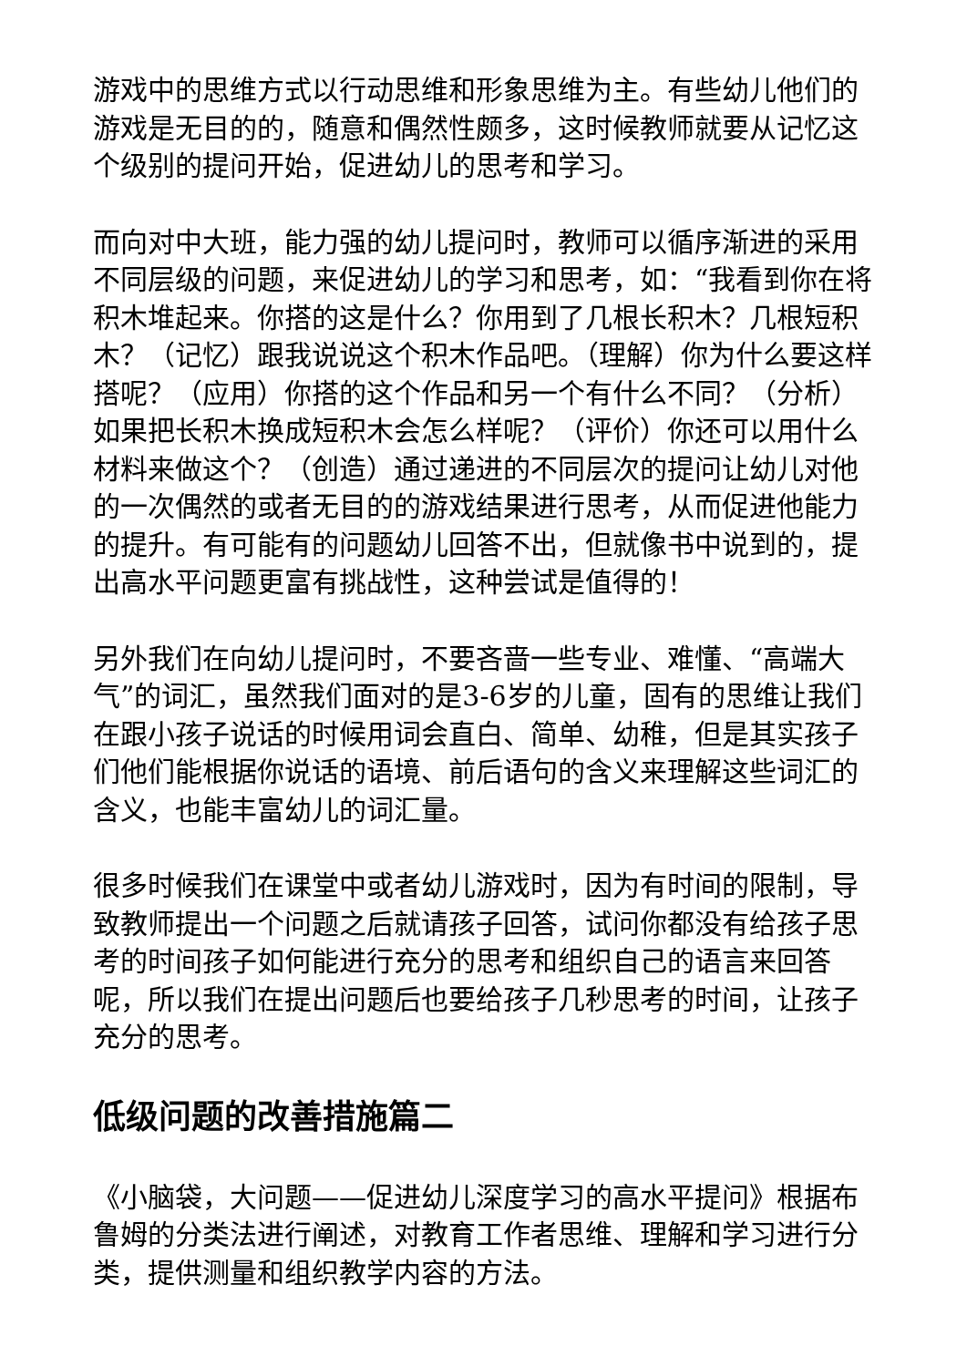游戏中的思维方式以行动思维和形象思维为主。有些幼儿他们的游戏是无目的的，随意和偶然性颇多，这时候教师就要从记忆这个级别的提问开始，促进幼儿的思考和学习。
而向对中大班，能力强的幼儿提问时，教师可以循序渐进的采用不同层级的问题，来促进幼儿的学习和思考，如：“我看到你在将积木堆起来。你搭的这是什么？你用到了几根长积木？几根短积木？（记忆）跟我说说这个积木作品吧。（理解）你为什么要这样搭呢？（应用）你搭的这个作品和另一个有什么不同？（分析）如果把长积木换成短积木会怎么样呢？（评价）你还可以用什么材料来做这个？（创造）通过递进的不同层次的提问让幼儿对他的一次偶然的或者无目的的游戏结果进行思考，从而促进他能力的提升。有可能有的问题幼儿回答不出，但就像书中说到的，提出高水平问题更富有挑战性，这种尝试是值得的！
另外我们在向幼儿提问时，不要吝啬一些专业、难懂、“高端大气”的词汇，虽然我们面对的是3-6岁的儿童，固有的思维让我们在跟小孩子说话的时候用词会直白、简单、幼稚，但是其实孩子们他们能根据你说话的语境、前后语句的含义来理解这些词汇的含义，也能丰富幼儿的词汇量。
很多时候我们在课堂中或者幼儿游戏时，因为有时间的限制，导致教师提出一个问题之后就请孩子回答，试问你都没有给孩子思考的时间孩子如何能进行充分的思考和组织自己的语言来回答呢，所以我们在提出问题后也要给孩子几秒思考的时间，让孩子充分的思考。
低级问题的改善措施篇二
《小脑袋，大问题——促进幼儿深度学习的高水平提问》根据布鲁姆的分类法进行阐述，对教育工作者思维、理解和学习进行分类，提供测量和组织教学内容的方法。